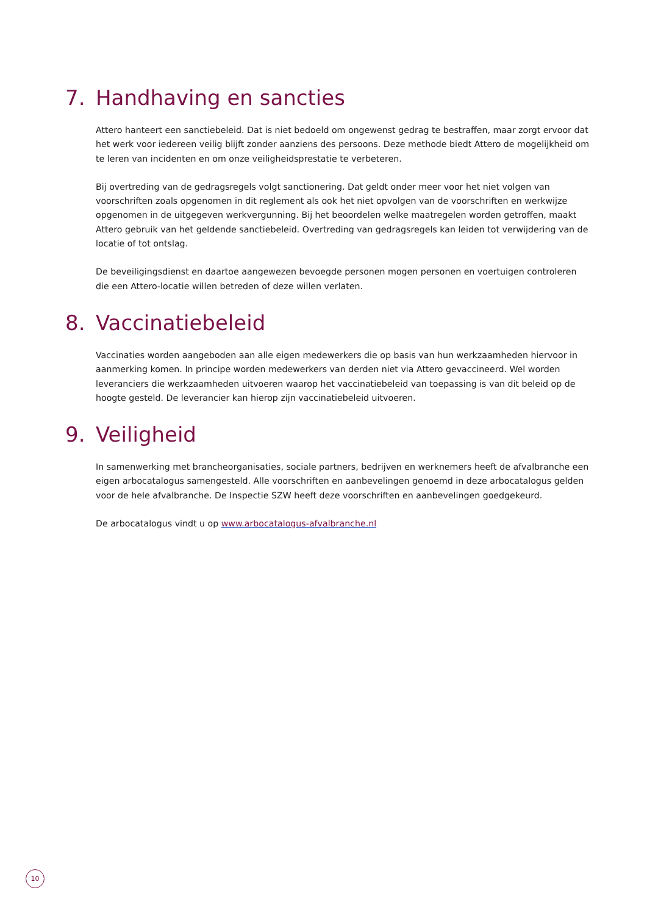7. Handhaving en sancties
Attero hanteert een sanctiebeleid. Dat is niet bedoeld om ongewenst gedrag te bestraffen, maar zorgt ervoor dat het werk voor iedereen veilig blijft zonder aanziens des persoons. Deze methode biedt Attero de mogelijkheid om te leren van incidenten en om onze veiligheidsprestatie te verbeteren.
Bij overtreding van de gedragsregels volgt sanctionering. Dat geldt onder meer voor het niet volgen van voorschriften zoals opgenomen in dit reglement als ook het niet opvolgen van de voorschriften en werkwijze opgenomen in de uitgegeven werkvergunning. Bij het beoordelen welke maatregelen worden getroffen, maakt Attero gebruik van het geldende sanctiebeleid. Overtreding van gedragsregels kan leiden tot verwijdering van de locatie of tot ontslag.
De beveiligingsdienst en daartoe aangewezen bevoegde personen mogen personen en voertuigen controleren die een Attero-locatie willen betreden of deze willen verlaten.
8. Vaccinatiebeleid
Vaccinaties worden aangeboden aan alle eigen medewerkers die op basis van hun werkzaamheden hiervoor in aanmerking komen. In principe worden medewerkers van derden niet via Attero gevaccineerd. Wel worden leveranciers die werkzaamheden uitvoeren waarop het vaccinatiebeleid van toepassing is van dit beleid op de hoogte gesteld. De leverancier kan hierop zijn vaccinatiebeleid uitvoeren.
9. Veiligheid
In samenwerking met brancheorganisaties, sociale partners, bedrijven en werknemers heeft de afvalbranche een eigen arbocatalogus samengesteld. Alle voorschriften en aanbevelingen genoemd in deze arbocatalogus gelden voor de hele afvalbranche. De Inspectie SZW heeft deze voorschriften en aanbevelingen goedgekeurd.
De arbocatalogus vindt u op www.arbocatalogus-afvalbranche.nl
10